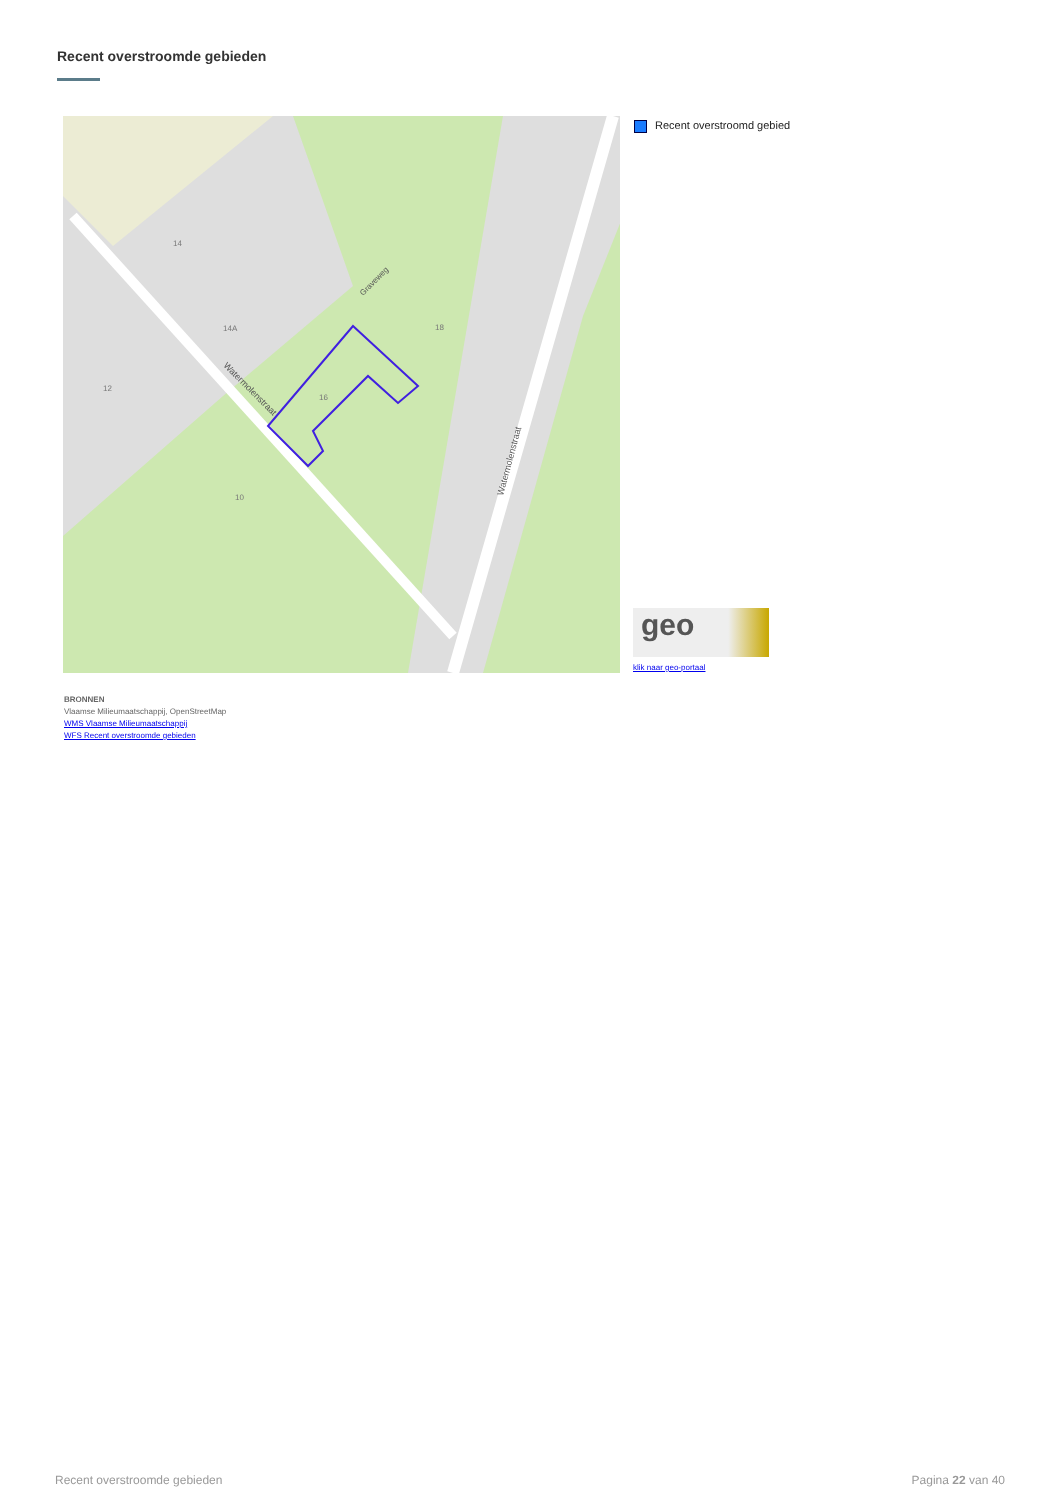Recent overstroomde gebieden
Watermolenstraat
Watermolenstraat
Graveweg
14
14A
12
16
18
10
Recent overstroomd gebied
geo
klik naar geo-portaal
BRONNEN
Vlaamse Milieumaatschappij, OpenStreetMap
WMS Vlaamse Milieumaatschappij
WFS Recent overstroomde gebieden
Recent overstroomde gebieden Pagina 22 van 40